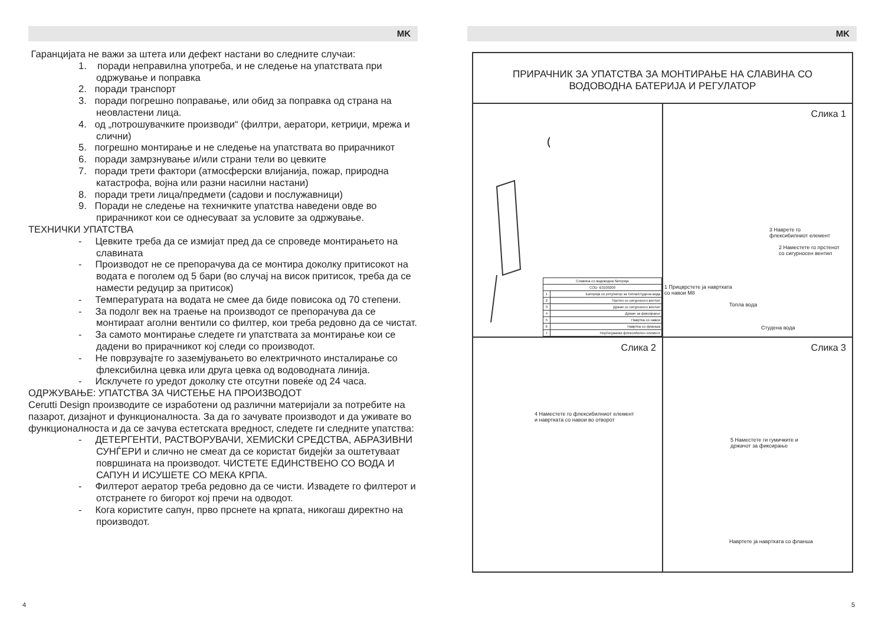MK
Гаранцијата не важи за штета или дефект настани во следните случаи:
1. поради неправилна употреба, и не следење на упатствата при одржување и поправка
2. поради транспорт
3. поради погрешно поправање, или обид за поправка од страна на неовластени лица.
4. од „потрошувачките производи“ (филтри, аератори, кетриџи, мрежа и слични)
5. погрешно монтирање и не следење на упатствата во прирачникот
6. поради замрзнување и/или страни тели во цевките
7. поради трети фактори (атмосферски влијанија, пожар, природна катастрофа, војна или разни насилни настани)
8. поради трети лица/предмети (садови и послужавници)
9. Поради не следење на техничките упатства наведени овде во прирачникот кои се однесуваат за условите за одржување.
ТЕХНИЧКИ УПАТСТВА
- Цевките треба да се измијат пред да се спроведе монтирањето на славината
- Производот не се препорачува да се монтира доколку притисокот на водата е поголем од 5 бари (во случај на висок притисок, треба да се намести редуцир за притисок)
- Температурата на водата не смее да биде повисока од 70 степени.
- За подолг век на траење на производот се препорачува да се монтираат аголни вентили со филтер, кои треба редовно да се чистат.
- За самото монтирање следете ги упатствата за монтирање кои се дадени во прирачникот кој следи со производот.
- Не поврзувајте го заземјувањето во електричното инсталирање со флексибилна цевка или друга цевка од водоводната линија.
- Исклучете го уредот доколку сте отсутни повеќе од 24 часа.
ОДРЖУВАЊЕ: УПАТСТВА ЗА ЧИСТЕЊЕ НА ПРОИЗВОДОТ
Cerutti Design производите се изработени од различни материјали за потребите на пазарот, дизајнот и функционалноста. За да го зачувате производот и да уживате во функционалноста и да се зачува естетската вредност, следете ги следните упатства:
- ДЕТЕРГЕНТИ, РАСТВОРУВАЧИ, ХЕМИСКИ СРЕДСТВА, АБРАЗИВНИ СУНЃЕРИ и слично не смеат да се користат бидејќи за оштетуваат површината на производот. ЧИСТЕТЕ ЕДИНСТВЕНО СО ВОДА И САПУН И ИСУШЕТЕ СО МЕКА КРПА.
- Филтерот аератор треба редовно да се чисти. Извадете го филтерот и отстранете го бигорот кој пречи на одводот.
- Кога користите сапун, прво прснете на крпата, никогаш директно на производот.
MK
ПРИРАЧНИК ЗА УПАТСТВА ЗА МОНТИРАЊЕ НА СЛАВИНА СО
ВОДОВОДНА БАТЕРИЈА И РЕГУЛАТОР
| Славина со водоводна батерија | |
| COD: B3100200 | |
| 1 | Батерија со регулатор за топла/студена вода |
| 2 | Прстен со сигурносен вентил |
| 3 | Држач со сигурносен вентил |
| 4 | Држач за фиксирање |
| 5 | Навртка со навои |
| 6 | Навртка со фланша |
| 7 | Нерѓосувачки флексибилен елемент |
Слика 1
3 Наврете го
флексибилниот елемент
2 Наместете го прстенот
со сигурносен вентил
1 Прицврстете ја навртката
со навои M8
Топла вода
Студена вода
Слика 2
4 Наместете го флексибилниот елемент
и навртката со навои во отворот
Слика 3
5 Наместете ги гумичките и
држачот за фиксирање
Навртете ја навртката со фланша
4 5